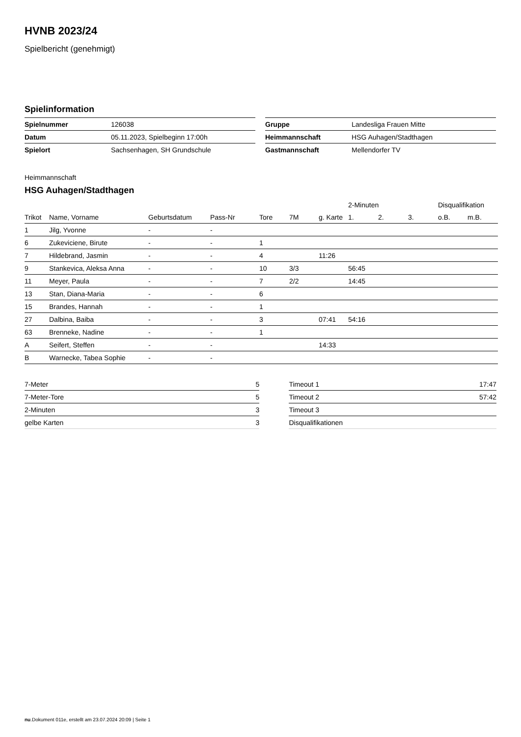HVNB 2023/24
Spielbericht (genehmigt)
Spielinformation
| Spielnummer | 126038 |
| Datum | 05.11.2023, Spielbeginn 17:00h |
| Spielort | Sachsenhagen, SH Grundschule |
| Gruppe | Landesliga Frauen Mitte |
| Heimmannschaft | HSG Auhagen/Stadthagen |
| Gastmannschaft | Mellendorfer TV |
Heimmannschaft
HSG Auhagen/Stadthagen
| | | | | | | | 2-Minuten | | | Disqualifikation | |
| Trikot | Name, Vorname | Geburtsdatum | Pass-Nr | Tore | 7M | g. Karte | 1. | 2. | 3. | o.B. | m.B. |
| 1 | Jilg, Yvonne | - | - | | | | | | | | |
| 6 | Zukeviciene, Birute | - | - | 1 | | | | | | | |
| 7 | Hildebrand, Jasmin | - | - | 4 | | 11:26 | | | | | |
| 9 | Stankevica, Aleksa Anna | - | - | 10 | 3/3 | | 56:45 | | | | |
| 11 | Meyer, Paula | - | - | 7 | 2/2 | | 14:45 | | | | |
| 13 | Stan, Diana-Maria | - | - | 6 | | | | | | | |
| 15 | Brandes, Hannah | - | - | 1 | | | | | | | |
| 27 | Dalbina, Baiba | - | - | 3 | | 07:41 | 54:16 | | | | |
| 63 | Brenneke, Nadine | - | - | 1 | | | | | | | |
| A | Seifert, Steffen | - | - | | | 14:33 | | | | | |
| B | Warnecke, Tabea Sophie | - | - | | | | | | | | |
| 7-Meter | 5 |
| 7-Meter-Tore | 5 |
| 2-Minuten | 3 |
| gelbe Karten | 3 |
| Timeout 1 | 17:47 |
| Timeout 2 | 57:42 |
| Timeout 3 | |
| Disqualifikationen | |
nu.Dokument 011e, erstellt am 23.07.2024 20:09 | Seite 1